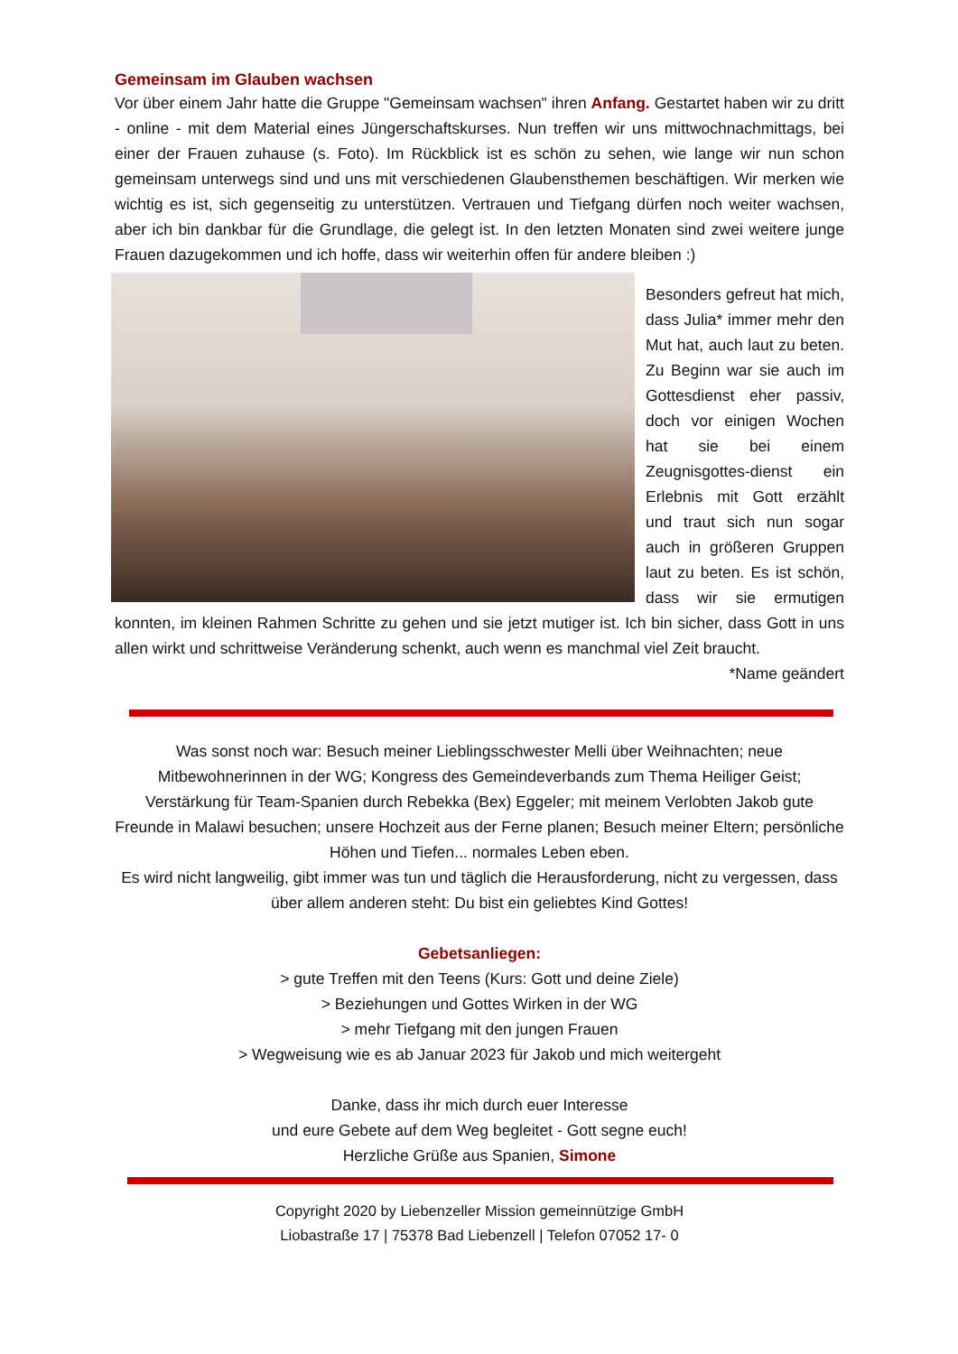Gemeinsam im Glauben wachsen
Vor über einem Jahr hatte die Gruppe "Gemeinsam wachsen" ihren Anfang. Gestartet haben wir zu dritt - online - mit dem Material eines Jüngerschaftskurses. Nun treffen wir uns mittwochnachmittags, bei einer der Frauen zuhause (s. Foto). Im Rückblick ist es schön zu sehen, wie lange wir nun schon gemeinsam unterwegs sind und uns mit verschiedenen Glaubensthemen beschäftigen. Wir merken wie wichtig es ist, sich gegenseitig zu unterstützen. Vertrauen und Tiefgang dürfen noch weiter wachsen, aber ich bin dankbar für die Grundlage, die gelegt ist. In den letzten Monaten sind zwei weitere junge Frauen dazugekommen und ich hoffe, dass wir weiterhin offen für andere bleiben :)
Besonders gefreut hat mich, dass Julia* immer mehr den Mut hat, auch laut zu beten. Zu Beginn war sie auch im Gottesdienst eher passiv, doch vor einigen Wochen hat sie bei einem Zeugnisgottes-dienst ein Erlebnis mit Gott erzählt und traut sich nun sogar auch in größeren Gruppen laut zu beten. Es ist schön, dass wir sie ermutigen konnten, im kleinen Rahmen Schritte zu gehen und sie jetzt mutiger ist. Ich bin sicher, dass Gott in uns allen wirkt und schrittweise Veränderung schenkt, auch wenn es manchmal viel Zeit braucht. *Name geändert
Was sonst noch war: Besuch meiner Lieblingsschwester Melli über Weihnachten; neue Mitbewohnerinnen in der WG; Kongress des Gemeindeverbands zum Thema Heiliger Geist; Verstärkung für Team-Spanien durch Rebekka (Bex) Eggeler; mit meinem Verlobten Jakob gute Freunde in Malawi besuchen; unsere Hochzeit aus der Ferne planen; Besuch meiner Eltern; persönliche Höhen und Tiefen... normales Leben eben.
Es wird nicht langweilig, gibt immer was tun und täglich die Herausforderung, nicht zu vergessen, dass über allem anderen steht: Du bist ein geliebtes Kind Gottes!
Gebetsanliegen:
> gute Treffen mit den Teens (Kurs: Gott und deine Ziele)
> Beziehungen und Gottes Wirken in der WG
> mehr Tiefgang mit den jungen Frauen
> Wegweisung wie es ab Januar 2023 für Jakob und mich weitergeht
Danke, dass ihr mich durch euer Interesse
und eure Gebete auf dem Weg begleitet - Gott segne euch!
Herzliche Grüße aus Spanien, Simone
Copyright 2020 by Liebenzeller Mission gemeinnützige GmbH
Liobastraße 17 | 75378 Bad Liebenzell | Telefon 07052 17- 0